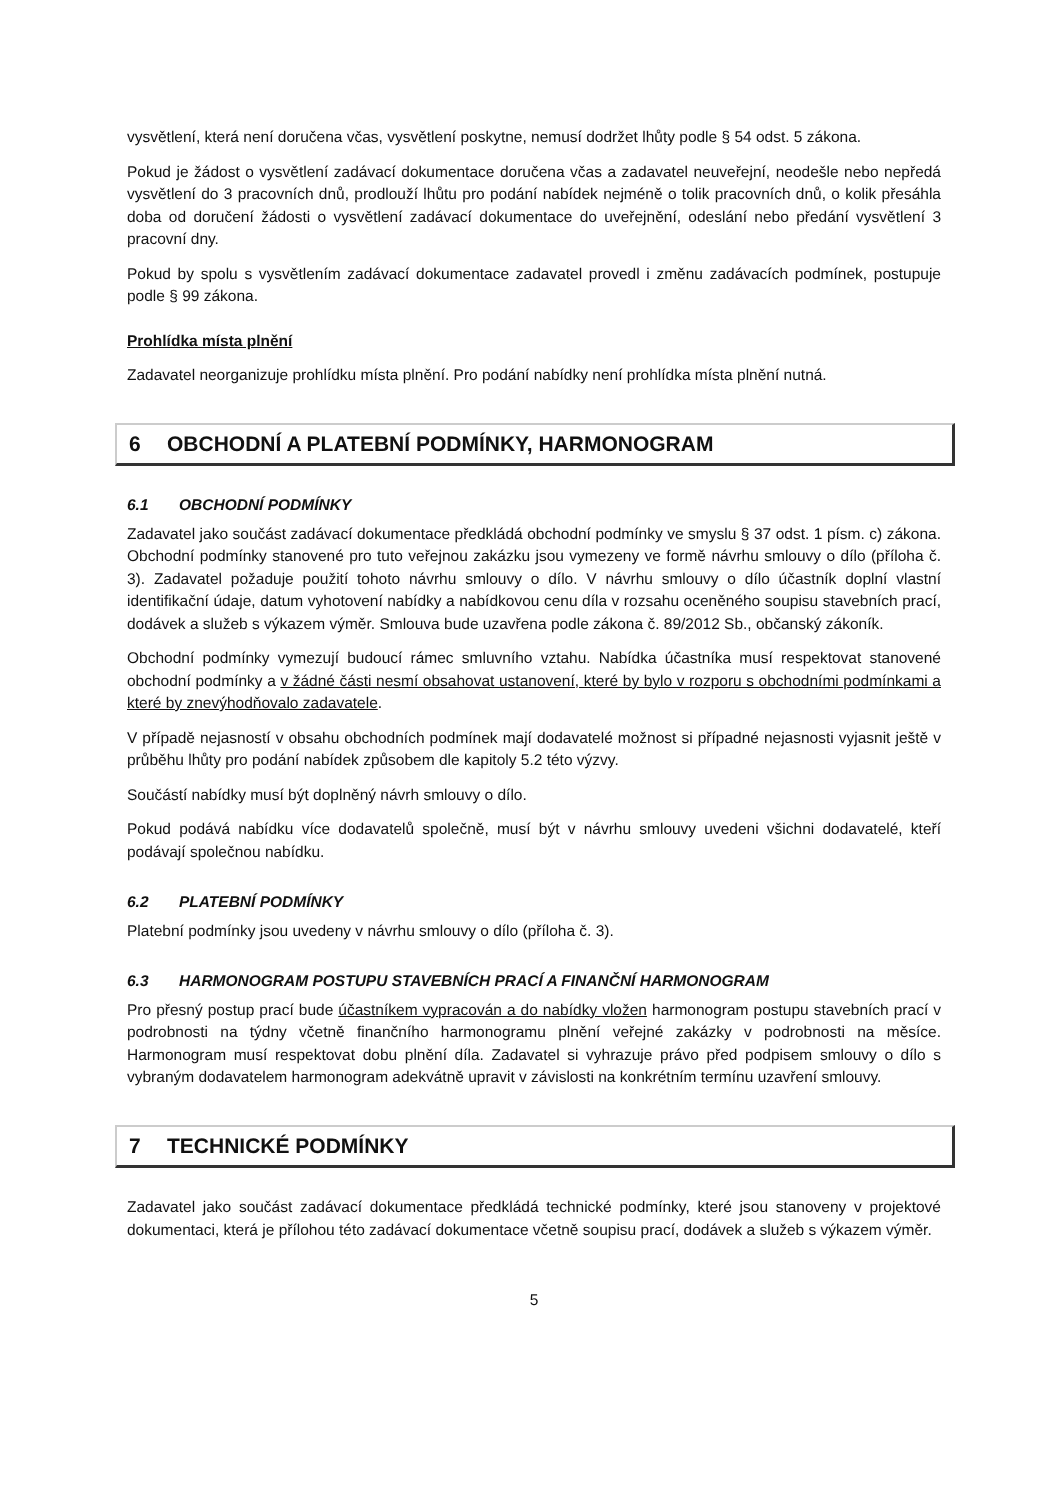vysvětlení, která není doručena včas, vysvětlení poskytne, nemusí dodržet lhůty podle § 54 odst. 5 zákona.
Pokud je žádost o vysvětlení zadávací dokumentace doručena včas a zadavatel neuveřejní, neodešle nebo nepředá vysvětlení do 3 pracovních dnů, prodlouží lhůtu pro podání nabídek nejméně o tolik pracovních dnů, o kolik přesáhla doba od doručení žádosti o vysvětlení zadávací dokumentace do uveřejnění, odeslání nebo předání vysvětlení 3 pracovní dny.
Pokud by spolu s vysvětlením zadávací dokumentace zadavatel provedl i změnu zadávacích podmínek, postupuje podle § 99 zákona.
Prohlídka místa plnění
Zadavatel neorganizuje prohlídku místa plnění. Pro podání nabídky není prohlídka místa plnění nutná.
6 OBCHODNÍ A PLATEBNÍ PODMÍNKY, HARMONOGRAM
6.1 OBCHODNÍ PODMÍNKY
Zadavatel jako součást zadávací dokumentace předkládá obchodní podmínky ve smyslu § 37 odst. 1 písm. c) zákona. Obchodní podmínky stanovené pro tuto veřejnou zakázku jsou vymezeny ve formě návrhu smlouvy o dílo (příloha č. 3). Zadavatel požaduje použití tohoto návrhu smlouvy o dílo. V návrhu smlouvy o dílo účastník doplní vlastní identifikační údaje, datum vyhotovení nabídky a nabídkovou cenu díla v rozsahu oceněného soupisu stavebních prací, dodávek a služeb s výkazem výměr. Smlouva bude uzavřena podle zákona č. 89/2012 Sb., občanský zákoník.
Obchodní podmínky vymezují budoucí rámec smluvního vztahu. Nabídka účastníka musí respektovat stanovené obchodní podmínky a v žádné části nesmí obsahovat ustanovení, které by bylo v rozporu s obchodními podmínkami a které by znevýhodňovalo zadavatele.
V případě nejasností v obsahu obchodních podmínek mají dodavatelé možnost si případné nejasnosti vyjasnit ještě v průběhu lhůty pro podání nabídek způsobem dle kapitoly 5.2 této výzvy.
Součástí nabídky musí být doplněný návrh smlouvy o dílo.
Pokud podává nabídku více dodavatelů společně, musí být v návrhu smlouvy uvedeni všichni dodavatelé, kteří podávají společnou nabídku.
6.2 PLATEBNÍ PODMÍNKY
Platební podmínky jsou uvedeny v návrhu smlouvy o dílo (příloha č. 3).
6.3 HARMONOGRAM POSTUPU STAVEBNÍCH PRACÍ A FINANČNÍ HARMONOGRAM
Pro přesný postup prací bude účastníkem vypracován a do nabídky vložen harmonogram postupu stavebních prací v podrobnosti na týdny včetně finančního harmonogramu plnění veřejné zakázky v podrobnosti na měsíce. Harmonogram musí respektovat dobu plnění díla. Zadavatel si vyhrazuje právo před podpisem smlouvy o dílo s vybraným dodavatelem harmonogram adekvátně upravit v závislosti na konkrétním termínu uzavření smlouvy.
7 TECHNICKÉ PODMÍNKY
Zadavatel jako součást zadávací dokumentace předkládá technické podmínky, které jsou stanoveny v projektové dokumentaci, která je přílohou této zadávací dokumentace včetně soupisu prací, dodávek a služeb s výkazem výměr.
5